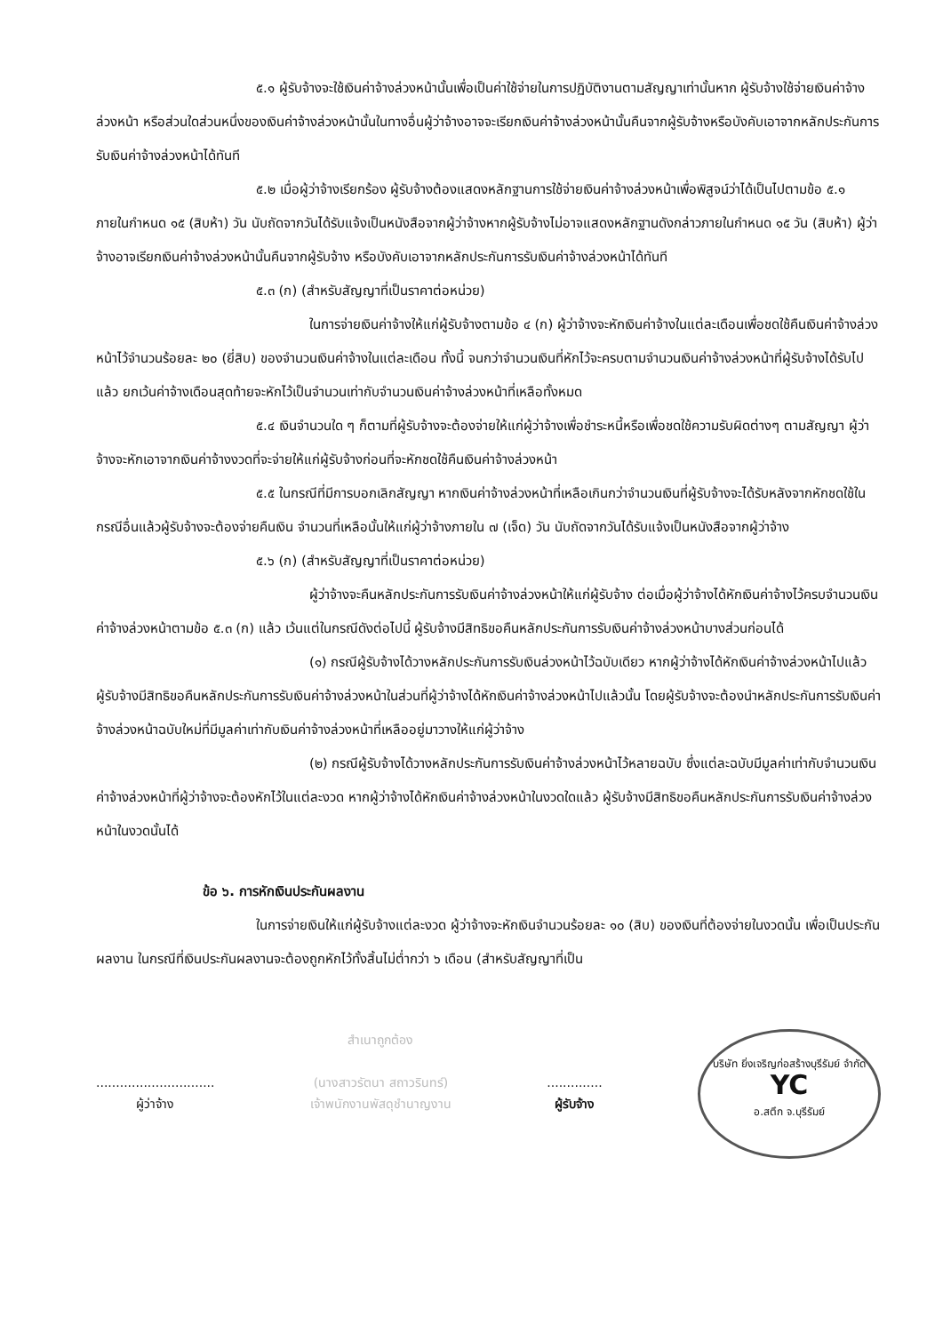๕.๑ ผู้รับจ้างจะใช้เงินค่าจ้างล่วงหน้านั้นเพื่อเป็นค่าใช้จ่ายในการปฏิบัติงานตามสัญญาเท่านั้นหาก ผู้รับจ้างใช้จ่ายเงินค่าจ้างล่วงหน้า หรือส่วนใดส่วนหนึ่งของเงินค่าจ้างล่วงหน้านั้นในทางอื่นผู้ว่าจ้างอาจจะเรียกเงินค่าจ้างล่วงหน้านั้นคืนจากผู้รับจ้างหรือบังคับเอาจากหลักประกันการรับเงินค่าจ้างล่วงหน้าได้ทันที
๕.๒ เมื่อผู้ว่าจ้างเรียกร้อง ผู้รับจ้างต้องแสดงหลักฐานการใช้จ่ายเงินค่าจ้างล่วงหน้าเพื่อพิสูจน์ว่าได้เป็นไปตามข้อ ๕.๑ ภายในกำหนด ๑๕ (สิบห้า) วัน นับถัดจากวันได้รับแจ้งเป็นหนังสือจากผู้ว่าจ้างหากผู้รับจ้างไม่อาจแสดงหลักฐานดังกล่าวภายในกำหนด ๑๕ วัน (สิบห้า) ผู้ว่าจ้างอาจเรียกเงินค่าจ้างล่วงหน้านั้นคืนจากผู้รับจ้าง หรือบังคับเอาจากหลักประกันการรับเงินค่าจ้างล่วงหน้าได้ทันที
๕.๓ (ก) (สำหรับสัญญาที่เป็นราคาต่อหน่วย)
ในการจ่ายเงินค่าจ้างให้แก่ผู้รับจ้างตามข้อ ๔ (ก) ผู้ว่าจ้างจะหักเงินค่าจ้างในแต่ละเดือนเพื่อชดใช้คืนเงินค่าจ้างล่วงหน้าไว้จำนวนร้อยละ ๒๐ (ยี่สิบ) ของจำนวนเงินค่าจ้างในแต่ละเดือน ทั้งนี้ จนกว่าจำนวนเงินที่หักไว้จะครบตามจำนวนเงินค่าจ้างล่วงหน้าที่ผู้รับจ้างได้รับไปแล้ว ยกเว้นค่าจ้างเดือนสุดท้ายจะหักไว้เป็นจำนวนเท่ากับจำนวนเงินค่าจ้างล่วงหน้าที่เหลือทั้งหมด
๕.๔ เงินจำนวนใด ๆ ก็ตามที่ผู้รับจ้างจะต้องจ่ายให้แก่ผู้ว่าจ้างเพื่อชำระหนี้หรือเพื่อชดใช้ความรับผิดต่างๆ ตามสัญญา ผู้ว่าจ้างจะหักเอาจากเงินค่าจ้างงวดที่จะจ่ายให้แก่ผู้รับจ้างก่อนที่จะหักชดใช้คืนเงินค่าจ้างล่วงหน้า
๕.๕ ในกรณีที่มีการบอกเลิกสัญญา หากเงินค่าจ้างล่วงหน้าที่เหลือเกินกว่าจำนวนเงินที่ผู้รับจ้างจะได้รับหลังจากหักชดใช้ในกรณีอื่นแล้วผู้รับจ้างจะต้องจ่ายคืนเงิน จำนวนที่เหลือนั้นให้แก่ผู้ว่าจ้างภายใน ๗ (เจ็ด) วัน นับถัดจากวันได้รับแจ้งเป็นหนังสือจากผู้ว่าจ้าง
๕.๖ (ก) (สำหรับสัญญาที่เป็นราคาต่อหน่วย)
ผู้ว่าจ้างจะคืนหลักประกันการรับเงินค่าจ้างล่วงหน้าให้แก่ผู้รับจ้าง ต่อเมื่อผู้ว่าจ้างได้หักเงินค่าจ้างไว้ครบจำนวนเงินค่าจ้างล่วงหน้าตามข้อ ๕.๓ (ก) แล้ว เว้นแต่ในกรณีดังต่อไปนี้ ผู้รับจ้างมีสิทธิขอคืนหลักประกันการรับเงินค่าจ้างล่วงหน้าบางส่วนก่อนได้
(๑) กรณีผู้รับจ้างได้วางหลักประกันการรับเงินล่วงหน้าไว้ฉบับเดียว หากผู้ว่าจ้างได้หักเงินค่าจ้างล่วงหน้าไปแล้ว ผู้รับจ้างมีสิทธิขอคืนหลักประกันการรับเงินค่าจ้างล่วงหน้าในส่วนที่ผู้ว่าจ้างได้หักเงินค่าจ้างล่วงหน้าไปแล้วนั้น โดยผู้รับจ้างจะต้องนำหลักประกันการรับเงินค่าจ้างล่วงหน้าฉบับใหม่ที่มีมูลค่าเท่ากับเงินค่าจ้างล่วงหน้าที่เหลืออยู่มาวางให้แก่ผู้ว่าจ้าง
(๒) กรณีผู้รับจ้างได้วางหลักประกันการรับเงินค่าจ้างล่วงหน้าไว้หลายฉบับ ซึ่งแต่ละฉบับมีมูลค่าเท่ากับจำนวนเงินค่าจ้างล่วงหน้าที่ผู้ว่าจ้างจะต้องหักไว้ในแต่ละงวด หากผู้ว่าจ้างได้หักเงินค่าจ้างล่วงหน้าในงวดใดแล้ว ผู้รับจ้างมีสิทธิขอคืนหลักประกันการรับเงินค่าจ้างล่วงหน้าในงวดนั้นได้
ข้อ ๖. การหักเงินประกันผลงาน
ในการจ่ายเงินให้แก่ผู้รับจ้างแต่ละงวด ผู้ว่าจ้างจะหักเงินจำนวนร้อยละ ๑๐ (สิบ) ของเงินที่ต้องจ่ายในงวดนั้น เพื่อเป็นประกันผลงาน ในกรณีที่เงินประกันผลงานจะต้องถูกหักไว้ทั้งสิ้นไม่ต่ำกว่า ๖ เดือน (สำหรับสัญญาที่เป็น
..............................
ผู้ว่าจ้าง
สำเนาถูกต้อง
(นางสาวรัตนา สถาวรินทร์)
เจ้าพนักงานพัสดุชำนาญงาน
..............
ผู้รับจ้าง
บริษัท ยิ่งเจริญก่อสร้างบุรีรัมย์ จำกัด
YC
อ.สตึก จ.บุรีรัมย์